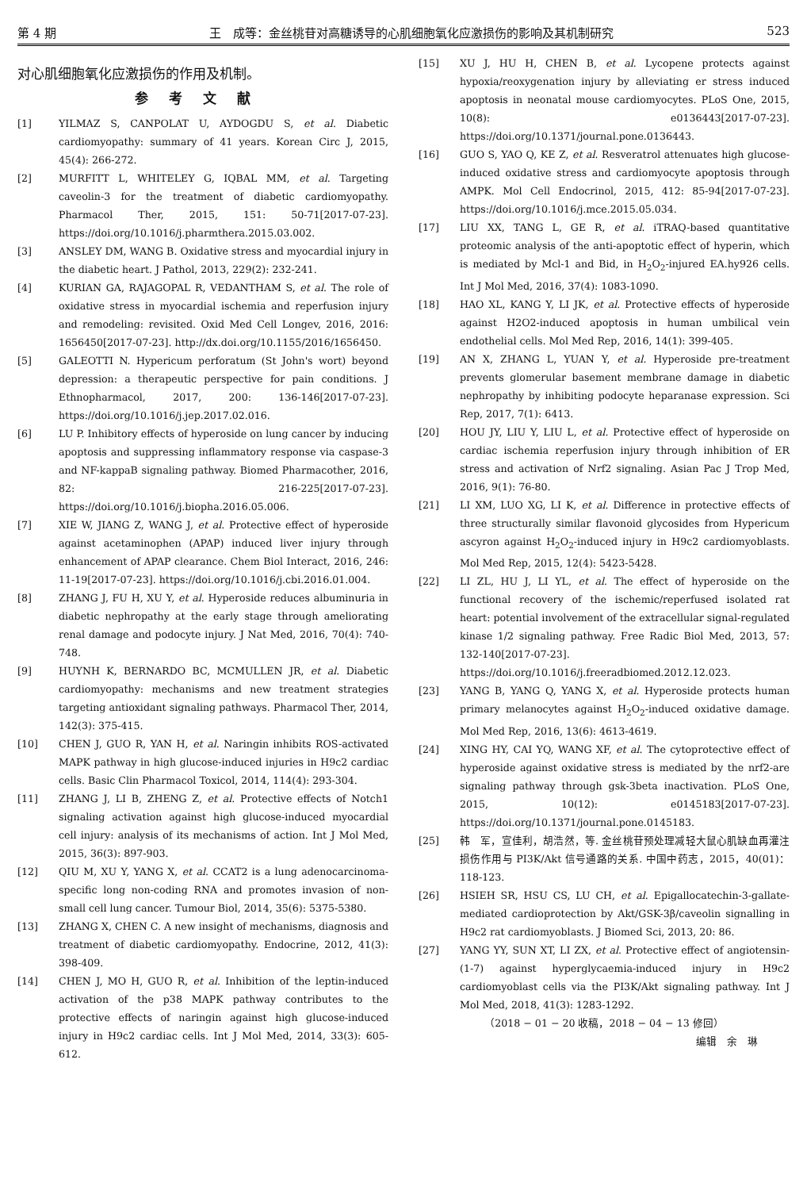第 4 期 王　成等：金丝桃苷对高糖诱导的心肌细胞氧化应激损伤的影响及其机制研究 523
对心肌细胞氧化应激损伤的作用及机制。
参考文献
[1] YILMAZ S, CANPOLAT U, AYDOGDU S, et al. Diabetic cardiomyopathy: summary of 41 years. Korean Circ J, 2015, 45(4): 266-272.
[2] MURFITT L, WHITELEY G, IQBAL MM, et al. Targeting caveolin-3 for the treatment of diabetic cardiomyopathy. Pharmacol Ther, 2015, 151: 50-71[2017-07-23]. https://doi.org/10.1016/j.pharmthera.2015.03.002.
[3] ANSLEY DM, WANG B. Oxidative stress and myocardial injury in the diabetic heart. J Pathol, 2013, 229(2): 232-241.
[4] KURIAN GA, RAJAGOPAL R, VEDANTHAM S, et al. The role of oxidative stress in myocardial ischemia and reperfusion injury and remodeling: revisited. Oxid Med Cell Longev, 2016, 2016: 1656450[2017-07-23]. http://dx.doi.org/10.1155/2016/1656450.
[5] GALEOTTI N. Hypericum perforatum (St John's wort) beyond depression: a therapeutic perspective for pain conditions. J Ethnopharmacol, 2017, 200: 136-146[2017-07-23]. https://doi.org/10.1016/j.jep.2017.02.016.
[6] LU P. Inhibitory effects of hyperoside on lung cancer by inducing apoptosis and suppressing inflammatory response via caspase-3 and NF-kappaB signaling pathway. Biomed Pharmacother, 2016, 82: 216-225[2017-07-23]. https://doi.org/10.1016/j.biopha.2016.05.006.
[7] XIE W, JIANG Z, WANG J, et al. Protective effect of hyperoside against acetaminophen (APAP) induced liver injury through enhancement of APAP clearance. Chem Biol Interact, 2016, 246: 11-19[2017-07-23]. https://doi.org/10.1016/j.cbi.2016.01.004.
[8] ZHANG J, FU H, XU Y, et al. Hyperoside reduces albuminuria in diabetic nephropathy at the early stage through ameliorating renal damage and podocyte injury. J Nat Med, 2016, 70(4): 740-748.
[9] HUYNH K, BERNARDO BC, MCMULLEN JR, et al. Diabetic cardiomyopathy: mechanisms and new treatment strategies targeting antioxidant signaling pathways. Pharmacol Ther, 2014, 142(3): 375-415.
[10] CHEN J, GUO R, YAN H, et al. Naringin inhibits ROS-activated MAPK pathway in high glucose-induced injuries in H9c2 cardiac cells. Basic Clin Pharmacol Toxicol, 2014, 114(4): 293-304.
[11] ZHANG J, LI B, ZHENG Z, et al. Protective effects of Notch1 signaling activation against high glucose-induced myocardial cell injury: analysis of its mechanisms of action. Int J Mol Med, 2015, 36(3): 897-903.
[12] QIU M, XU Y, YANG X, et al. CCAT2 is a lung adenocarcinoma-specific long non-coding RNA and promotes invasion of non-small cell lung cancer. Tumour Biol, 2014, 35(6): 5375-5380.
[13] ZHANG X, CHEN C. A new insight of mechanisms, diagnosis and treatment of diabetic cardiomyopathy. Endocrine, 2012, 41(3): 398-409.
[14] CHEN J, MO H, GUO R, et al. Inhibition of the leptin-induced activation of the p38 MAPK pathway contributes to the protective effects of naringin against high glucose-induced injury in H9c2 cardiac cells. Int J Mol Med, 2014, 33(3): 605-612.
[15] XU J, HU H, CHEN B, et al. Lycopene protects against hypoxia/reoxygenation injury by alleviating er stress induced apoptosis in neonatal mouse cardiomyocytes. PLoS One, 2015, 10(8): e0136443[2017-07-23]. https://doi.org/10.1371/journal.pone.0136443.
[16] GUO S, YAO Q, KE Z, et al. Resveratrol attenuates high glucose-induced oxidative stress and cardiomyocyte apoptosis through AMPK. Mol Cell Endocrinol, 2015, 412: 85-94[2017-07-23]. https://doi.org/10.1016/j.mce.2015.05.034.
[17] LIU XX, TANG L, GE R, et al. iTRAQ-based quantitative proteomic analysis of the anti-apoptotic effect of hyperin, which is mediated by Mcl-1 and Bid, in H<sub>2</sub>O<sub>2</sub>-injured EA.hy926 cells. Int J Mol Med, 2016, 37(4): 1083-1090.
[18] HAO XL, KANG Y, LI JK, et al. Protective effects of hyperoside against H2O2-induced apoptosis in human umbilical vein endothelial cells. Mol Med Rep, 2016, 14(1): 399-405.
[19] AN X, ZHANG L, YUAN Y, et al. Hyperoside pre-treatment prevents glomerular basement membrane damage in diabetic nephropathy by inhibiting podocyte heparanase expression. Sci Rep, 2017, 7(1): 6413.
[20] HOU JY, LIU Y, LIU L, et al. Protective effect of hyperoside on cardiac ischemia reperfusion injury through inhibition of ER stress and activation of Nrf2 signaling. Asian Pac J Trop Med, 2016, 9(1): 76-80.
[21] LI XM, LUO XG, LI K, et al. Difference in protective effects of three structurally similar flavonoid glycosides from Hypericum ascyron against H<sub>2</sub>O<sub>2</sub>-induced injury in H9c2 cardiomyoblasts. Mol Med Rep, 2015, 12(4): 5423-5428.
[22] LI ZL, HU J, LI YL, et al. The effect of hyperoside on the functional recovery of the ischemic/reperfused isolated rat heart: potential involvement of the extracellular signal-regulated kinase 1/2 signaling pathway. Free Radic Biol Med, 2013, 57: 132-140[2017-07-23]. https://doi.org/10.1016/j.freeradbiomed.2012.12.023.
[23] YANG B, YANG Q, YANG X, et al. Hyperoside protects human primary melanocytes against H<sub>2</sub>O<sub>2</sub>-induced oxidative damage. Mol Med Rep, 2016, 13(6): 4613-4619.
[24] XING HY, CAI YQ, WANG XF, et al. The cytoprotective effect of hyperoside against oxidative stress is mediated by the nrf2-are signaling pathway through gsk-3beta inactivation. PLoS One, 2015, 10(12): e0145183[2017-07-23]. https://doi.org/10.1371/journal.pone.0145183.
[25] 韩　军，宣佳利，胡浩然，等. 金丝桃苷预处理减轻大鼠心肌缺血再灌注损伤作用与 PI3K/Akt 信号通路的关系. 中国中药志，2015，40(01)：118-123.
[26] HSIEH SR, HSU CS, LU CH, et al. Epigallocatechin-3-gallate-mediated cardioprotection by Akt/GSK-3β/caveolin signalling in H9c2 rat cardiomyoblasts. J Biomed Sci, 2013, 20: 86.
[27] YANG YY, SUN XT, LI ZX, et al. Protective effect of angiotensin-(1-7) against hyperglycaemia-induced injury in H9c2 cardiomyoblast cells via the PI3K/Akt signaling pathway. Int J Mol Med, 2018, 41(3): 1283-1292.
（2018 − 01 − 20 收稿，2018 − 04 − 13 修回）
编辑　余　琳